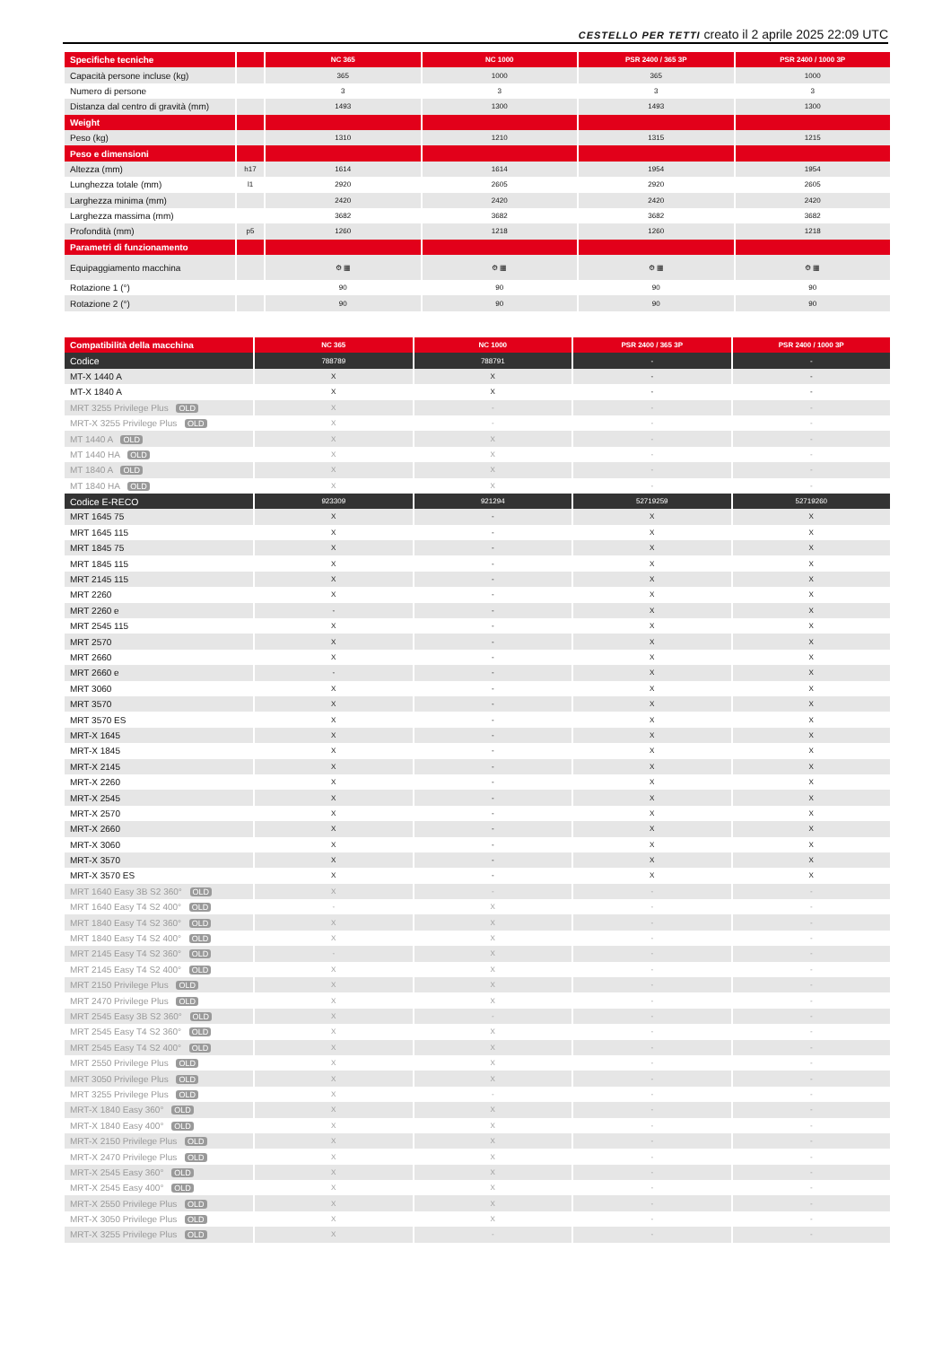CESTELLO PER TETTI creato il 2 aprile 2025 22:09 UTC
| Specifiche tecniche | | NC 365 | NC 1000 | PSR 2400 / 365 3P | PSR 2400 / 1000 3P |
| Capacità persone incluse (kg) | | 365 | 1000 | 365 | 1000 |
| Numero di persone | | 3 | 3 | 3 | 3 |
| Distanza dal centro di gravità (mm) | | 1493 | 1300 | 1493 | 1300 |
| Weight | | | | | |
| Peso (kg) | | 1310 | 1210 | 1315 | 1215 |
| Peso e dimensioni | | | | | |
| Altezza (mm) | h17 | 1614 | 1614 | 1954 | 1954 |
| Lunghezza totale (mm) | l1 | 2920 | 2605 | 2920 | 2605 |
| Larghezza minima (mm) | | 2420 | 2420 | 2420 | 2420 |
| Larghezza massima (mm) | | 3682 | 3682 | 3682 | 3682 |
| Profondità (mm) | p5 | 1260 | 1218 | 1260 | 1218 |
| Parametri di funzionamento | | | | | |
| Equipaggiamento macchina | | ⚙ ▦ | ⚙ ▦ | ⚙ ▦ | ⚙ ▦ |
| Rotazione 1 (°) | | 90 | 90 | 90 | 90 |
| Rotazione 2 (°) | | 90 | 90 | 90 | 90 |
| Compatibilità della macchina | NC 365 | NC 1000 | PSR 2400 / 365 3P | PSR 2400 / 1000 3P |
| Codice | 788789 | 788791 | - | - |
| MT-X 1440 A | X | X | - | - |
| MT-X 1840 A | X | X | - | - |
| MRT 3255 Privilege Plus OLD | X | - | - | - |
| MRT-X 3255 Privilege Plus OLD | X | - | - | - |
| MT 1440 A OLD | X | X | - | - |
| MT 1440 HA OLD | X | X | - | - |
| MT 1840 A OLD | X | X | - | - |
| MT 1840 HA OLD | X | X | - | - |
| Codice E-RECO | 923309 | 921294 | 52719259 | 52719260 |
| MRT 1645 75 | X | - | X | X |
| MRT 1645 115 | X | - | X | X |
| MRT 1845 75 | X | - | X | X |
| MRT 1845 115 | X | - | X | X |
| MRT 2145 115 | X | - | X | X |
| MRT 2260 | X | - | X | X |
| MRT 2260 e | - | - | X | X |
| MRT 2545 115 | X | - | X | X |
| MRT 2570 | X | - | X | X |
| MRT 2660 | X | - | X | X |
| MRT 2660 e | - | - | X | X |
| MRT 3060 | X | - | X | X |
| MRT 3570 | X | - | X | X |
| MRT 3570 ES | X | - | X | X |
| MRT-X 1645 | X | - | X | X |
| MRT-X 1845 | X | - | X | X |
| MRT-X 2145 | X | - | X | X |
| MRT-X 2260 | X | - | X | X |
| MRT-X 2545 | X | - | X | X |
| MRT-X 2570 | X | - | X | X |
| MRT-X 2660 | X | - | X | X |
| MRT-X 3060 | X | - | X | X |
| MRT-X 3570 | X | - | X | X |
| MRT-X 3570 ES | X | - | X | X |
| MRT 1640 Easy 3B S2 360° OLD | X | - | - | - |
| MRT 1640 Easy T4 S2 400° OLD | - | X | - | - |
| MRT 1840 Easy T4 S2 360° OLD | X | X | - | - |
| MRT 1840 Easy T4 S2 400° OLD | X | X | - | - |
| MRT 2145 Easy T4 S2 360° OLD | - | X | - | - |
| MRT 2145 Easy T4 S2 400° OLD | X | X | - | - |
| MRT 2150 Privilege Plus OLD | X | X | - | - |
| MRT 2470 Privilege Plus OLD | X | X | - | - |
| MRT 2545 Easy 3B S2 360° OLD | X | - | - | - |
| MRT 2545 Easy T4 S2 360° OLD | X | X | - | - |
| MRT 2545 Easy T4 S2 400° OLD | X | X | - | - |
| MRT 2550 Privilege Plus OLD | X | X | - | - |
| MRT 3050 Privilege Plus OLD | X | X | - | - |
| MRT 3255 Privilege Plus OLD | X | - | - | - |
| MRT-X 1840 Easy 360° OLD | X | X | - | - |
| MRT-X 1840 Easy 400° OLD | X | X | - | - |
| MRT-X 2150 Privilege Plus OLD | X | X | - | - |
| MRT-X 2470 Privilege Plus OLD | X | X | - | - |
| MRT-X 2545 Easy 360° OLD | X | X | - | - |
| MRT-X 2545 Easy 400° OLD | X | X | - | - |
| MRT-X 2550 Privilege Plus OLD | X | X | - | - |
| MRT-X 3050 Privilege Plus OLD | X | X | - | - |
| MRT-X 3255 Privilege Plus OLD | X | - | - | - |